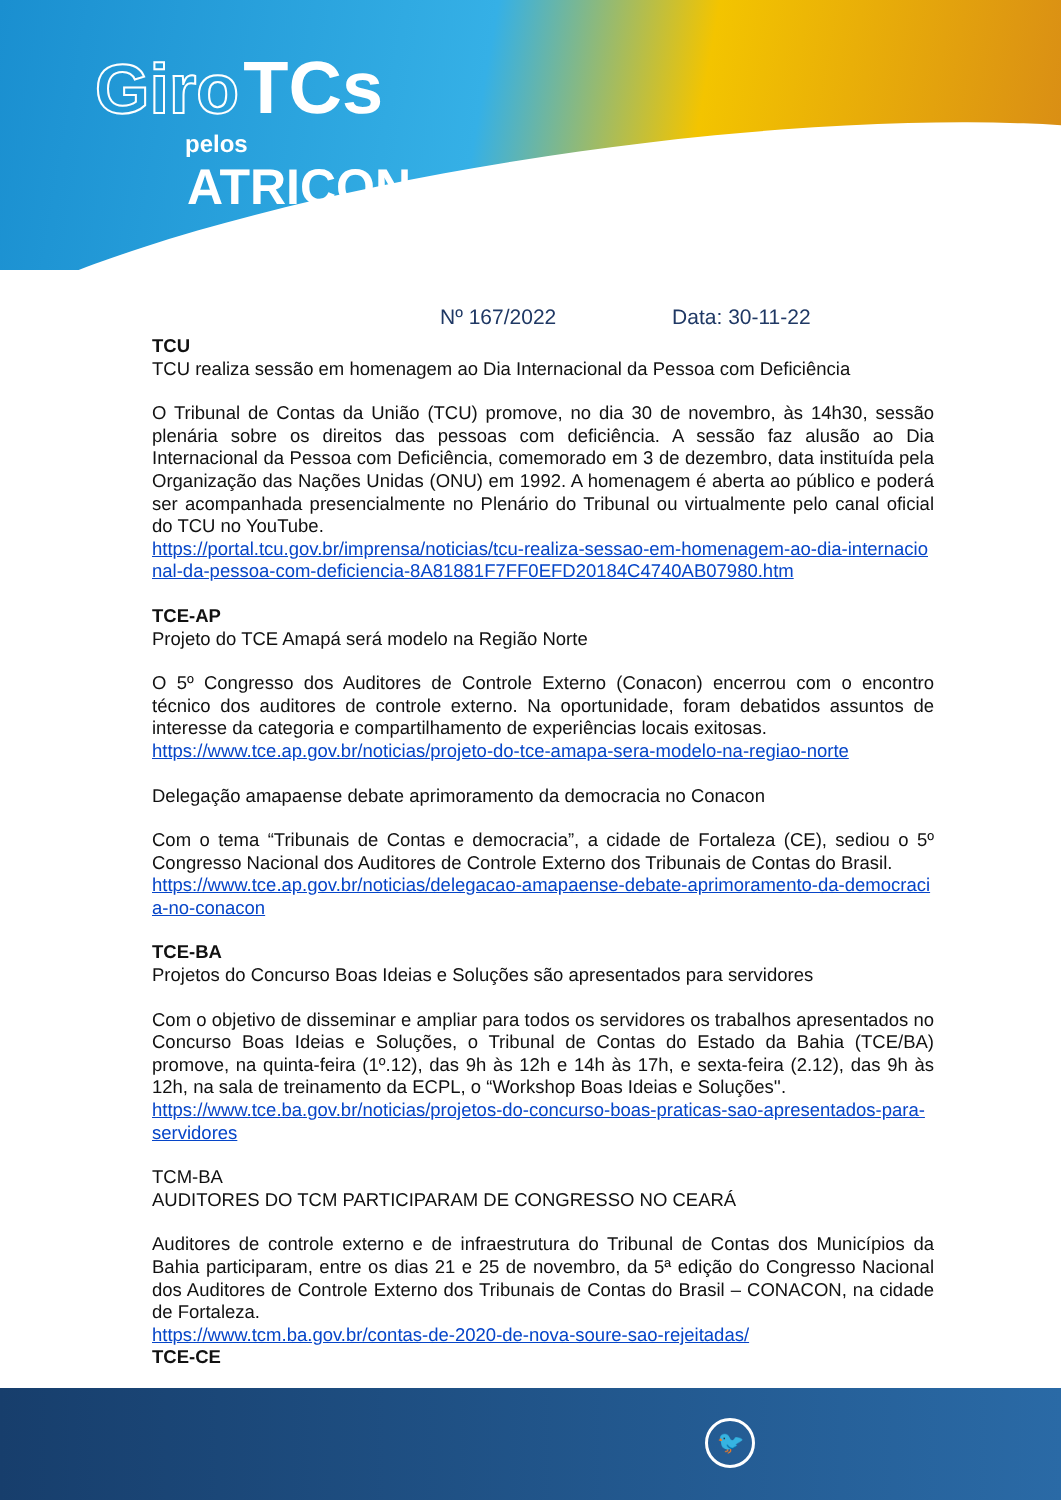Giro TCs
pelos
ATRICON
Nº 167/2022 Data: 30-11-22
TCU
TCU realiza sessão em homenagem ao Dia Internacional da Pessoa com Deficiência
O Tribunal de Contas da União (TCU) promove, no dia 30 de novembro, às 14h30, sessão plenária sobre os direitos das pessoas com deficiência. A sessão faz alusão ao Dia Internacional da Pessoa com Deficiência, comemorado em 3 de dezembro, data instituída pela Organização das Nações Unidas (ONU) em 1992. A homenagem é aberta ao público e poderá ser acompanhada presencialmente no Plenário do Tribunal ou virtualmente pelo canal oficial do TCU no YouTube.
https://portal.tcu.gov.br/imprensa/noticias/tcu-realiza-sessao-em-homenagem-ao-dia-internacional-da-pessoa-com-deficiencia-8A81881F7FF0EFD20184C4740AB07980.htm
TCE-AP
Projeto do TCE Amapá será modelo na Região Norte
O 5º Congresso dos Auditores de Controle Externo (Conacon) encerrou com o encontro técnico dos auditores de controle externo. Na oportunidade, foram debatidos assuntos de interesse da categoria e compartilhamento de experiências locais exitosas.
https://www.tce.ap.gov.br/noticias/projeto-do-tce-amapa-sera-modelo-na-regiao-norte
Delegação amapaense debate aprimoramento da democracia no Conacon
Com o tema “Tribunais de Contas e democracia”, a cidade de Fortaleza (CE), sediou o 5º Congresso Nacional dos Auditores de Controle Externo dos Tribunais de Contas do Brasil.
https://www.tce.ap.gov.br/noticias/delegacao-amapaense-debate-aprimoramento-da-democracia-no-conacon
TCE-BA
Projetos do Concurso Boas Ideias e Soluções são apresentados para servidores
Com o objetivo de disseminar e ampliar para todos os servidores os trabalhos apresentados no Concurso Boas Ideias e Soluções, o Tribunal de Contas do Estado da Bahia (TCE/BA) promove, na quinta-feira (1º.12), das 9h às 12h e 14h às 17h, e sexta-feira (2.12), das 9h às 12h, na sala de treinamento da ECPL, o “Workshop Boas Ideias e Soluções''.
https://www.tce.ba.gov.br/noticias/projetos-do-concurso-boas-praticas-sao-apresentados-para-servidores
TCM-BA
AUDITORES DO TCM PARTICIPARAM DE CONGRESSO NO CEARÁ
Auditores de controle externo e de infraestrutura do Tribunal de Contas dos Municípios da Bahia participaram, entre os dias 21 e 25 de novembro, da 5ª edição do Congresso Nacional dos Auditores de Controle Externo dos Tribunais de Contas do Brasil – CONACON, na cidade de Fortaleza.
https://www.tcm.ba.gov.br/contas-de-2020-de-nova-soure-sao-rejeitadas/
TCE-CE
🐦